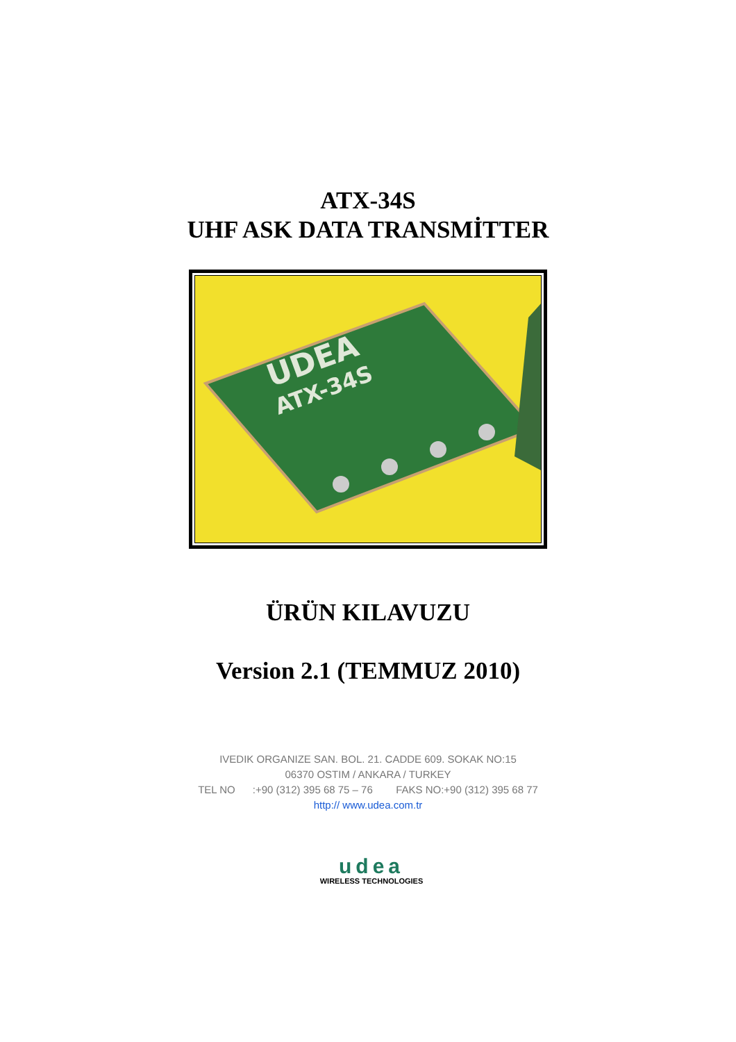ATX-34S
UHF ASK DATA TRANSMİTTER
UDEA
ATX-34S
ÜRÜN KILAVUZU
Version 2.1 (TEMMUZ 2010)
IVEDIK ORGANIZE SAN. BOL. 21. CADDE 609. SOKAK NO:15
06370 OSTIM / ANKARA / TURKEY
TEL NO :+90 (312) 395 68 75 – 76 FAKS NO:+90 (312) 395 68 77
http:// www.udea.com.tr
udea
WIRELESS TECHNOLOGIES